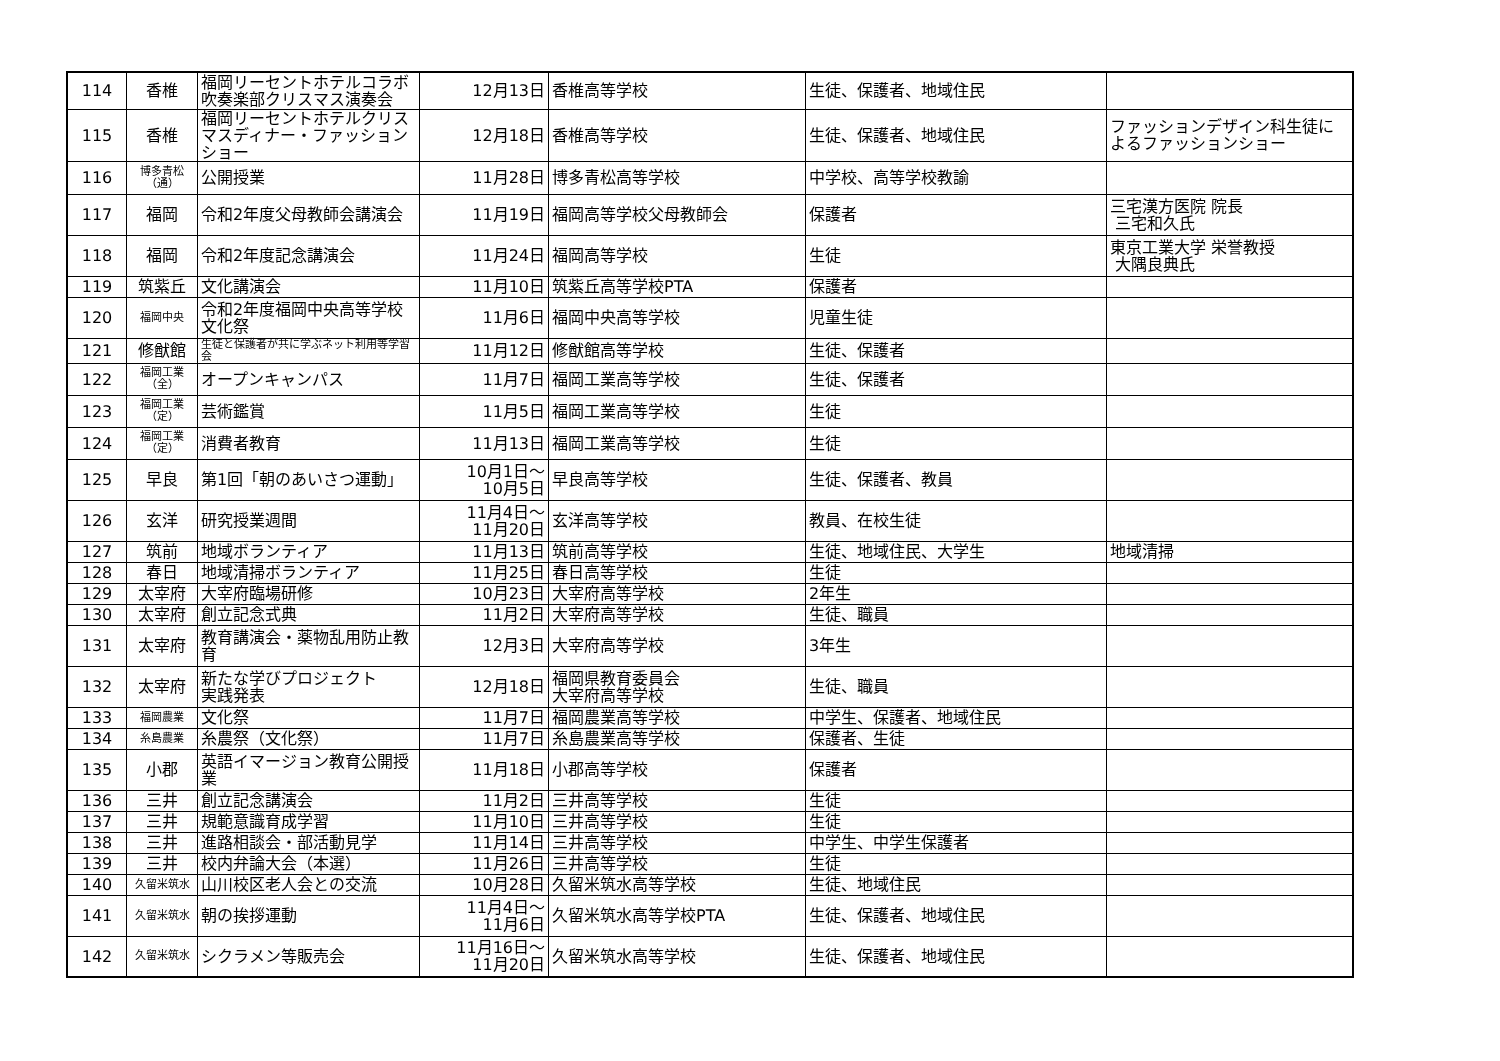| 114 | 香椎 | 福岡リーセントホテルコラボ吹奏楽部クリスマス演奏会 | 12月13日 | 香椎高等学校 | 生徒、保護者、地域住民 | |
| 115 | 香椎 | 福岡リーセントホテルクリスマスディナー・ファッションショー | 12月18日 | 香椎高等学校 | 生徒、保護者、地域住民 | ファッションデザイン科生徒によるファッションショー |
| 116 | 博多青松 （通） | 公開授業 | 11月28日 | 博多青松高等学校 | 中学校、高等学校教諭 | |
| 117 | 福岡 | 令和2年度父母教師会講演会 | 11月19日 | 福岡高等学校父母教師会 | 保護者 | 三宅漢方医院 院長 三宅和久氏 |
| 118 | 福岡 | 令和2年度記念講演会 | 11月24日 | 福岡高等学校 | 生徒 | 東京工業大学 栄誉教授 大隅良典氏 |
| 119 | 筑紫丘 | 文化講演会 | 11月10日 | 筑紫丘高等学校PTA | 保護者 | |
| 120 | 福岡中央 | 令和2年度福岡中央高等学校文化祭 | 11月6日 | 福岡中央高等学校 | 児童生徒 | |
| 121 | 修猷館 | 生徒と保護者が共に学ぶネット利用等学習会 | 11月12日 | 修猷館高等学校 | 生徒、保護者 | |
| 122 | 福岡工業 （全） | オープンキャンパス | 11月7日 | 福岡工業高等学校 | 生徒、保護者 | |
| 123 | 福岡工業 （定） | 芸術鑑賞 | 11月5日 | 福岡工業高等学校 | 生徒 | |
| 124 | 福岡工業 （定） | 消費者教育 | 11月13日 | 福岡工業高等学校 | 生徒 | |
| 125 | 早良 | 第1回「朝のあいさつ運動」 | 10月1日～ 10月5日 | 早良高等学校 | 生徒、保護者、教員 | |
| 126 | 玄洋 | 研究授業週間 | 11月4日～ 11月20日 | 玄洋高等学校 | 教員、在校生徒 | |
| 127 | 筑前 | 地域ボランティア | 11月13日 | 筑前高等学校 | 生徒、地域住民、大学生 | 地域清掃 |
| 128 | 春日 | 地域清掃ボランティア | 11月25日 | 春日高等学校 | 生徒 | |
| 129 | 太宰府 | 大宰府臨場研修 | 10月23日 | 大宰府高等学校 | 2年生 | |
| 130 | 太宰府 | 創立記念式典 | 11月2日 | 大宰府高等学校 | 生徒、職員 | |
| 131 | 太宰府 | 教育講演会・薬物乱用防止教育 | 12月3日 | 大宰府高等学校 | 3年生 | |
| 132 | 太宰府 | 新たな学びプロジェクト 実践発表 | 12月18日 | 福岡県教育委員会 大宰府高等学校 | 生徒、職員 | |
| 133 | 福岡農業 | 文化祭 | 11月7日 | 福岡農業高等学校 | 中学生、保護者、地域住民 | |
| 134 | 糸島農業 | 糸農祭（文化祭） | 11月7日 | 糸島農業高等学校 | 保護者、生徒 | |
| 135 | 小郡 | 英語イマージョン教育公開授業 | 11月18日 | 小郡高等学校 | 保護者 | |
| 136 | 三井 | 創立記念講演会 | 11月2日 | 三井高等学校 | 生徒 | |
| 137 | 三井 | 規範意識育成学習 | 11月10日 | 三井高等学校 | 生徒 | |
| 138 | 三井 | 進路相談会・部活動見学 | 11月14日 | 三井高等学校 | 中学生、中学生保護者 | |
| 139 | 三井 | 校内弁論大会（本選） | 11月26日 | 三井高等学校 | 生徒 | |
| 140 | 久留米筑水 | 山川校区老人会との交流 | 10月28日 | 久留米筑水高等学校 | 生徒、地域住民 | |
| 141 | 久留米筑水 | 朝の挨拶運動 | 11月4日～ 11月6日 | 久留米筑水高等学校PTA | 生徒、保護者、地域住民 | |
| 142 | 久留米筑水 | シクラメン等販売会 | 11月16日～ 11月20日 | 久留米筑水高等学校 | 生徒、保護者、地域住民 | |